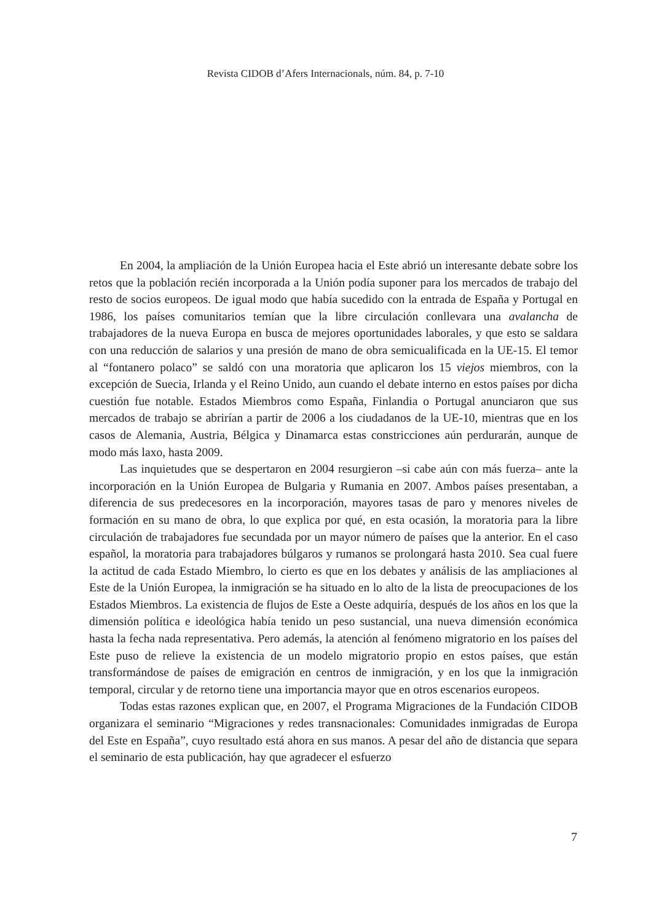Revista CIDOB d’Afers Internacionals, núm. 84, p. 7-10
En 2004, la ampliación de la Unión Europea hacia el Este abrió un interesante debate sobre los retos que la población recién incorporada a la Unión podía suponer para los mercados de trabajo del resto de socios europeos. De igual modo que había sucedido con la entrada de España y Portugal en 1986, los países comunitarios temían que la libre circulación conllevara una avalancha de trabajadores de la nueva Europa en busca de mejores oportunidades laborales, y que esto se saldara con una reducción de salarios y una presión de mano de obra semicualificada en la UE-15. El temor al “fontanero polaco” se saldó con una moratoria que aplicaron los 15 viejos miembros, con la excepción de Suecia, Irlanda y el Reino Unido, aun cuando el debate interno en estos países por dicha cuestión fue notable. Estados Miembros como España, Finlandia o Portugal anunciaron que sus mercados de trabajo se abrirían a partir de 2006 a los ciudadanos de la UE-10, mientras que en los casos de Alemania, Austria, Bélgica y Dinamarca estas constricciones aún perdurarán, aunque de modo más laxo, hasta 2009.
Las inquietudes que se despertaron en 2004 resurgieron –si cabe aún con más fuerza– ante la incorporación en la Unión Europea de Bulgaria y Rumania en 2007. Ambos países presentaban, a diferencia de sus predecesores en la incorporación, mayores tasas de paro y menores niveles de formación en su mano de obra, lo que explica por qué, en esta ocasión, la moratoria para la libre circulación de trabajadores fue secundada por un mayor número de países que la anterior. En el caso español, la moratoria para trabajadores búlgaros y rumanos se prolongará hasta 2010. Sea cual fuere la actitud de cada Estado Miembro, lo cierto es que en los debates y análisis de las ampliaciones al Este de la Unión Europea, la inmigración se ha situado en lo alto de la lista de preocupaciones de los Estados Miembros. La existencia de flujos de Este a Oeste adquiría, después de los años en los que la dimensión política e ideológica había tenido un peso sustancial, una nueva dimensión económica hasta la fecha nada representativa. Pero además, la atención al fenómeno migratorio en los países del Este puso de relieve la existencia de un modelo migratorio propio en estos países, que están transformándose de países de emigración en centros de inmigración, y en los que la inmigración temporal, circular y de retorno tiene una importancia mayor que en otros escenarios europeos.
Todas estas razones explican que, en 2007, el Programa Migraciones de la Fundación CIDOB organizara el seminario “Migraciones y redes transnacionales: Comunidades inmigradas de Europa del Este en España”, cuyo resultado está ahora en sus manos. A pesar del año de distancia que separa el seminario de esta publicación, hay que agradecer el esfuerzo
7